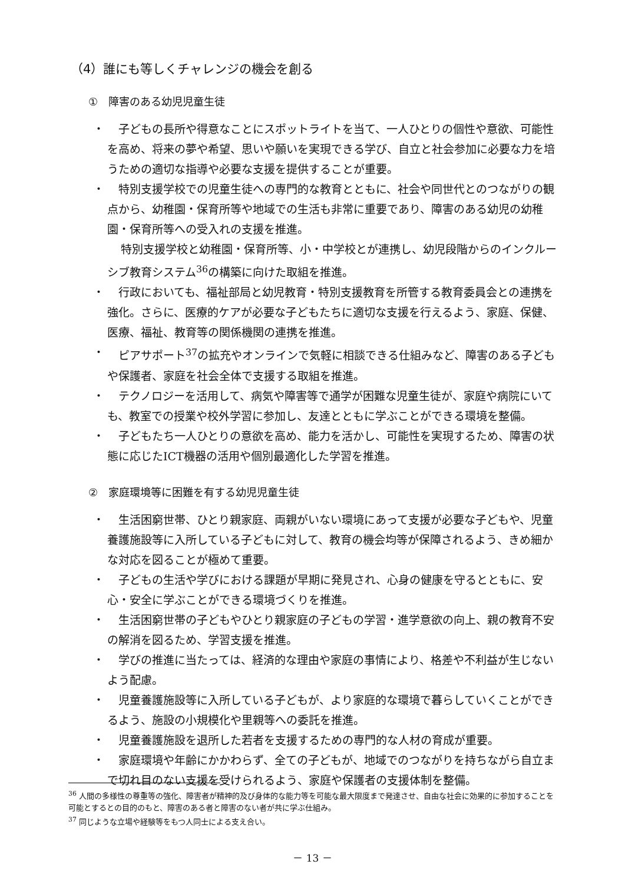（4）誰にも等しくチャレンジの機会を創る
①　障害のある幼児児童生徒
・ 子どもの長所や得意なことにスポットライトを当て、一人ひとりの個性や意欲、可能性を高め、将来の夢や希望、思いや願いを実現できる学び、自立と社会参加に必要な力を培うための適切な指導や必要な支援を提供することが重要。
・ 特別支援学校での児童生徒への専門的な教育とともに、社会や同世代とのつながりの観点から、幼稚園・保育所等や地域での生活も非常に重要であり、障害のある幼児の幼稚園・保育所等への受入れの支援を推進。
特別支援学校と幼稚園・保育所等、小・中学校とが連携し、幼児段階からのインクルーシブ教育システム<sup>36</sup>の構築に向けた取組を推進。
・ 行政においても、福祉部局と幼児教育・特別支援教育を所管する教育委員会との連携を強化。さらに、医療的ケアが必要な子どもたちに適切な支援を行えるよう、家庭、保健、医療、福祉、教育等の関係機関の連携を推進。
・ ピアサポート<sup>37</sup>の拡充やオンラインで気軽に相談できる仕組みなど、障害のある子どもや保護者、家庭を社会全体で支援する取組を推進。
・ テクノロジーを活用して、病気や障害等で通学が困難な児童生徒が、家庭や病院にいても、教室での授業や校外学習に参加し、友達とともに学ぶことができる環境を整備。
・ 子どもたち一人ひとりの意欲を高め、能力を活かし、可能性を実現するため、障害の状態に応じたICT機器の活用や個別最適化した学習を推進。
②　家庭環境等に困難を有する幼児児童生徒
・ 生活困窮世帯、ひとり親家庭、両親がいない環境にあって支援が必要な子どもや、児童養護施設等に入所している子どもに対して、教育の機会均等が保障されるよう、きめ細かな対応を図ることが極めて重要。
・ 子どもの生活や学びにおける課題が早期に発見され、心身の健康を守るとともに、安心・安全に学ぶことができる環境づくりを推進。
・ 生活困窮世帯の子どもやひとり親家庭の子どもの学習・進学意欲の向上、親の教育不安の解消を図るため、学習支援を推進。
・ 学びの推進に当たっては、経済的な理由や家庭の事情により、格差や不利益が生じないよう配慮。
・ 児童養護施設等に入所している子どもが、より家庭的な環境で暮らしていくことができるよう、施設の小規模化や里親等への委託を推進。
・ 児童養護施設を退所した若者を支援するための専門的な人材の育成が重要。
・ 家庭環境や年齢にかかわらず、全ての子どもが、地域でのつながりを持ちながら自立まで切れ目のない支援を受けられるよう、家庭や保護者の支援体制を整備。
<sup>36</sup> 人間の多様性の尊重等の強化、障害者が精神的及び身体的な能力等を可能な最大限度まで発達させ、自由な社会に効果的に参加することを可能とするとの目的のもと、障害のある者と障害のない者が共に学ぶ仕組み。
<sup>37</sup> 同じような立場や経験等をもつ人同士による支え合い。
－ 13 －